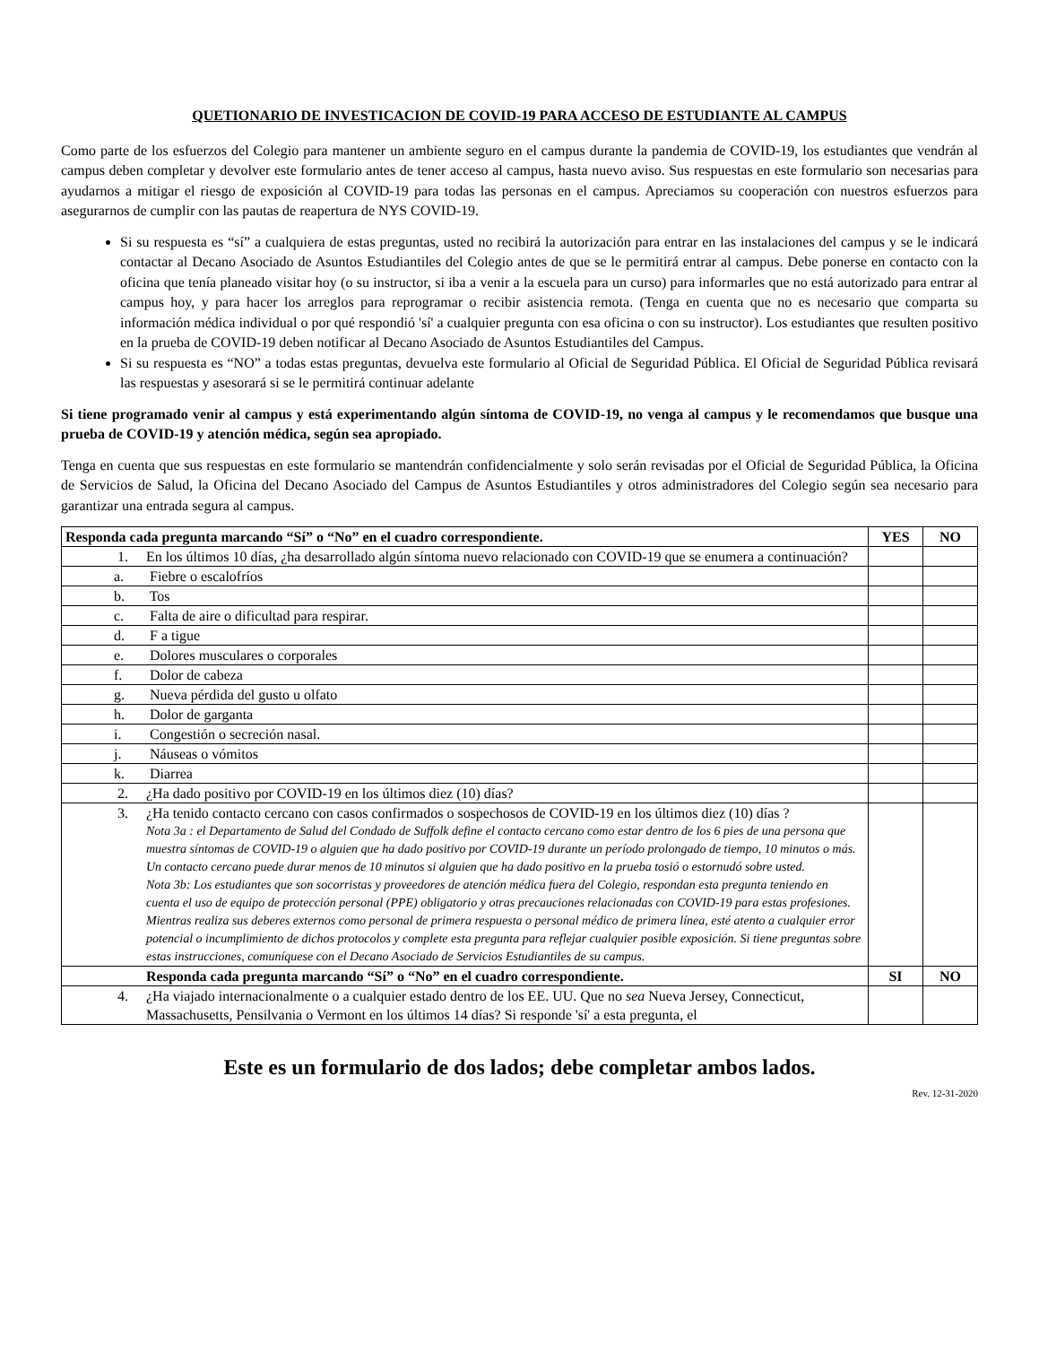QUETIONARIO DE INVESTICACION DE COVID-19 PARA ACCESO DE ESTUDIANTE AL CAMPUS
Como parte de los esfuerzos del Colegio para mantener un ambiente seguro en el campus durante la pandemia de COVID-19, los estudiantes que vendrán al campus deben completar y devolver este formulario antes de tener acceso al campus, hasta nuevo aviso. Sus respuestas en este formulario son necesarias para ayudarnos a mitigar el riesgo de exposición al COVID-19 para todas las personas en el campus. Apreciamos su cooperación con nuestros esfuerzos para asegurarnos de cumplir con las pautas de reapertura de NYS COVID-19.
Si su respuesta es “sí” a cualquiera de estas preguntas, usted no recibirá la autorización para entrar en las instalaciones del campus y se le indicará contactar al Decano Asociado de Asuntos Estudiantiles del Colegio antes de que se le permitirá entrar al campus. Debe ponerse en contacto con la oficina que tenía planeado visitar hoy (o su instructor, si iba a venir a la escuela para un curso) para informarles que no está autorizado para entrar al campus hoy, y para hacer los arreglos para reprogramar o recibir asistencia remota. (Tenga en cuenta que no es necesario que comparta su información médica individual o por qué respondió 'sí' a cualquier pregunta con esa oficina o con su instructor). Los estudiantes que resulten positivo en la prueba de COVID-19 deben notificar al Decano Asociado de Asuntos Estudiantiles del Campus.
Si su respuesta es “NO” a todas estas preguntas, devuelva este formulario al Oficial de Seguridad Pública. El Oficial de Seguridad Pública revisará las respuestas y asesorará si se le permitirá continuar adelante
Si tiene programado venir al campus y está experimentando algún síntoma de COVID-19, no venga al campus y le recomendamos que busque una prueba de COVID-19 y atención médica, según sea apropiado.
Tenga en cuenta que sus respuestas en este formulario se mantendrán confidencialmente y solo serán revisadas por el Oficial de Seguridad Pública, la Oficina de Servicios de Salud, la Oficina del Decano Asociado del Campus de Asuntos Estudiantiles y otros administradores del Colegio según sea necesario para garantizar una entrada segura al campus.
| Responda cada pregunta marcando “Sí” o “No” en el cuadro correspondiente. | YES | NO |
| --- | --- | --- |
| 1. En los últimos 10 días, ¿ha desarrollado algún síntoma nuevo relacionado con COVID-19 que se enumera a continuación? | | |
| a. Fiebre o escalofríos | | |
| b. Tos | | |
| c. Falta de aire o dificultad para respirar. | | |
| d. F a tigue | | |
| e. Dolores musculares o corporales | | |
| f. Dolor de cabeza | | |
| g. Nueva pérdida del gusto u olfato | | |
| h. Dolor de garganta | | |
| i. Congestión o secreción nasal. | | |
| j. Náuseas o vómitos | | |
| k. Diarrea | | |
| 2. ¿Ha dado positivo por COVID-19 en los últimos diez (10) días? | | |
| 3. ¿Ha tenido contacto cercano con casos confirmados o sospechosos de COVID-19 en los últimos diez (10) días ? Nota 3a : el Departamento de Salud del Condado de Suffolk define el contacto cercano como estar dentro de los 6 pies de una persona que muestra síntomas de COVID-19 o alguien que ha dado positivo por COVID-19 durante un período prolongado de tiempo, 10 minutos o más. Un contacto cercano puede durar menos de 10 minutos si alguien que ha dado positivo en la prueba tosió o estornudó sobre usted. Nota 3b: Los estudiantes que son socorristas y proveedores de atención médica fuera del Colegio, respondan esta pregunta teniendo en cuenta el uso de equipo de protección personal (PPE) obligatorio y otras precauciones relacionadas con COVID-19 para estas profesiones. Mientras realiza sus deberes externos como personal de primera respuesta o personal médico de primera línea, esté atento a cualquier error potencial o incumplimiento de dichos protocolos y complete esta pregunta para reflejar cualquier posible exposición. Si tiene preguntas sobre estas instrucciones, comuníquese con el Decano Asociado de Servicios Estudiantiles de su campus. | | |
| Responda cada pregunta marcando “Sí” o “No” en el cuadro correspondiente. | SI | NO |
| 4. ¿Ha viajado internacionalmente o a cualquier estado dentro de los EE. UU. Que no sea Nueva Jersey, Connecticut, Massachusetts, Pensilvania o Vermont en los últimos 14 días? Si responde 'sí' a esta pregunta, el | | |
Este es un formulario de dos lados; debe completar ambos lados.
Rev. 12-31-2020